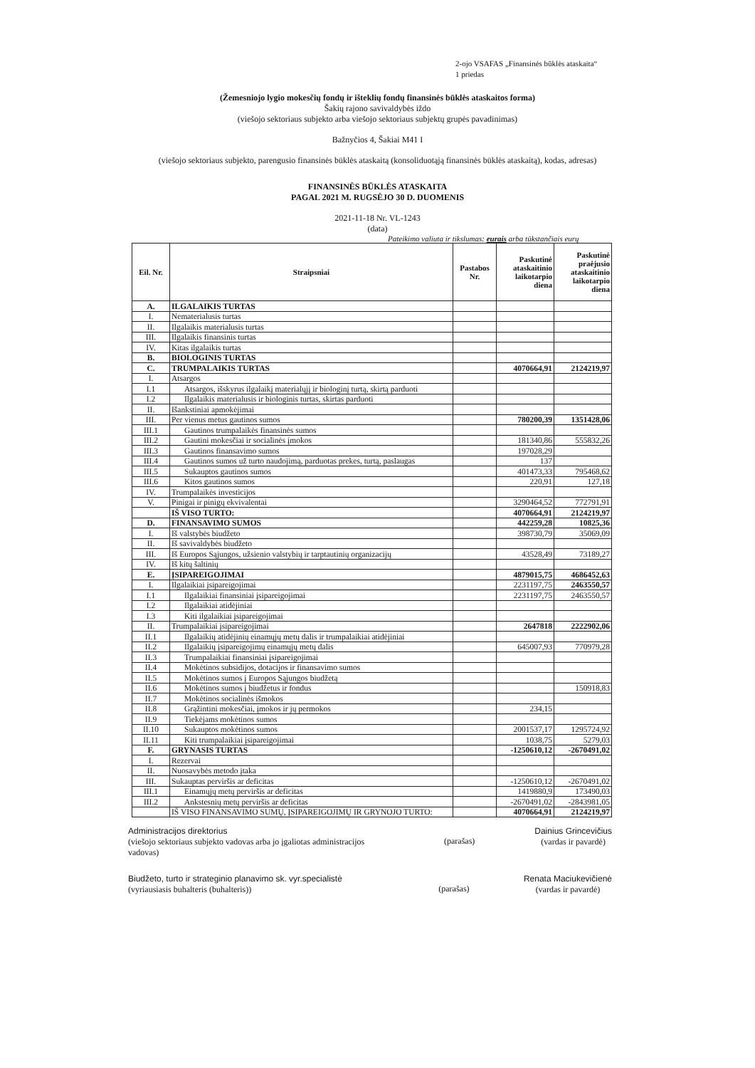2-ojo VSAFAS „Finansinės būklės ataskaita“
1 priedas
(Žemesniojo lygio mokesčių fondų ir išteklių fondų finansinės būklės ataskaitos forma)
Šakių rajono savivaldybės iždo
(viešojo sektoriaus subjekto arba viešojo sektoriaus subjektų grupės pavadinimas)
Bažnyčios 4, Šakiai M41 I
(viešojo sektoriaus subjekto, parengusio finansinės būklės ataskaitą (konsoliduotąją finansinės būklės ataskaitą), kodas, adresas)
FINANSINĖS BŪKLĖS ATASKAITA
PAGAL 2021 M. RUGSĖJO 30 D. DUOMENIS
2021-11-18 Nr. VL-1243
(data)
Pateikimo valiuta ir tikslumas: eurais arba tūkstančiais eurų
| Eil. Nr. | Straipsniai | Pastabos Nr. | Paskutinė ataskaitinio laikotarpio diena | Paskutinė praėjusio ataskaitinio laikotarpio diena |
| --- | --- | --- | --- | --- |
| A. | ILGALAIKIS TURTAS | | | |
| I. | Nematerialusis turtas | | | |
| II. | Ilgalaikis materialusis turtas | | | |
| III. | Ilgalaikis finansinis turtas | | | |
| IV. | Kitas ilgalaikis turtas | | | |
| B. | BIOLOGINIS TURTAS | | | |
| C. | TRUMPALAIKIS TURTAS | | 4070664,91 | 2124219,97 |
| I. | Atsargos | | | |
| I.1 | Atsargos, išskyrus ilgalaikį materialųjį ir biologinį turtą, skirtą parduoti | | | |
| I.2 | Ilgalaikis materialusis ir biologinis turtas, skirtas parduoti | | | |
| II. | Išankstiniai apmokėjimai | | | |
| III. | Per vienus metus gautinos sumos | | 780200,39 | 1351428,06 |
| III.1 | Gautinos trumpalaikės finansinės sumos | | | |
| III.2 | Gautini mokesčiai ir socialinės įmokos | | 181340,86 | 555832,26 |
| III.3 | Gautinos finansavimo sumos | | 197028,29 | |
| III.4 | Gautinos sumos už turto naudojimą, parduotas prekes, turtą, paslaugas | | 137 | |
| III.5 | Sukauptos gautinos sumos | | 401473,33 | 795468,62 |
| III.6 | Kitos gautinos sumos | | 220,91 | 127,18 |
| IV. | Trumpalaikės investicijos | | | |
| V. | Pinigai ir pinigų ekvivalentai | | 3290464,52 | 772791,91 |
| | IŠ VISO TURTO: | | 4070664,91 | 2124219,97 |
| D. | FINANSAVIMO SUMOS | | 442259,28 | 10825,36 |
| I. | Iš valstybės biudžeto | | 398730,79 | 35069,09 |
| II. | Iš savivaldybės biudžeto | | | |
| III. | Iš Europos Sąjungos, užsienio valstybių ir tarptautinių organizacijų | | 43528,49 | 73189,27 |
| IV. | Iš kitų šaltinių | | | |
| E. | ĮSIPAREIGOJIMAI | | 4879015,75 | 4686452,63 |
| I. | Ilgalaikiai įsipareigojimai | | 2231197,75 | 2463550,57 |
| I.1 | Ilgalaikiai finansiniai įsipareigojimai | | 2231197,75 | 2463550,57 |
| I.2 | Ilgalaikiai atidėjiniai | | | |
| I.3 | Kiti ilgalaikiai įsipareigojimai | | | |
| II. | Trumpalaikiai įsipareigojimai | | 2647818 | 2222902,06 |
| II.1 | Ilgalaikių atidėjinių einamųjų metų dalis ir trumpalaikiai atidėjiniai | | | |
| II.2 | Ilgalaikių įsipareigojimų einamųjų metų dalis | | 645007,93 | 770979,28 |
| II.3 | Trumpalaikiai finansiniai įsipareigojimai | | | |
| II.4 | Mokėtinos subsidijos, dotacijos ir finansavimo sumos | | | |
| II.5 | Mokėtinos sumos į Europos Sąjungos biudžetą | | | |
| II.6 | Mokėtinos sumos į biudžetus ir fondus | | | 150918,83 |
| II.7 | Mokėtinos socialinės išmokos | | | |
| II.8 | Grąžintini mokesčiai, įmokos ir jų permokos | | 234,15 | |
| II.9 | Tiekėjams mokėtinos sumos | | | |
| II.10 | Sukauptos mokėtinos sumos | | 2001537,17 | 1295724,92 |
| II.11 | Kiti trumpalaikiai įsipareigojimai | | 1038,75 | 5279,03 |
| F. | GRYNASIS TURTAS | | -1250610,12 | -2670491,02 |
| I. | Rezervai | | | |
| II. | Nuosavybės metodo įtaka | | | |
| III. | Sukauptas perviršis ar deficitas | | -1250610,12 | -2670491,02 |
| III.1 | Einamųjų metų perviršis ar deficitas | | 1419880,9 | 173490,03 |
| III.2 | Ankstesnių metų perviršis ar deficitas | | -2670491,02 | -2843981,05 |
| | IŠ VISO FINANSAVIMO SUMŲ, ĮSIPAREIGOJIMŲ IR GRYNOJO TURTO: | | 4070664,91 | 2124219,97 |
Administracijos direktorius
(viešojo sektoriaus subjekto vadovas arba jo įgaliotas administracijos vadovas)
(parašas)
Dainius Grincevičius
(vardas ir pavardė)
Biudžeto, turto ir strateginio planavimo sk. vyr.specialistė
(vyriausiasis buhalteris (buhalteris))
(parašas)
Renata Maciukevičienė
(vardas ir pavardė)